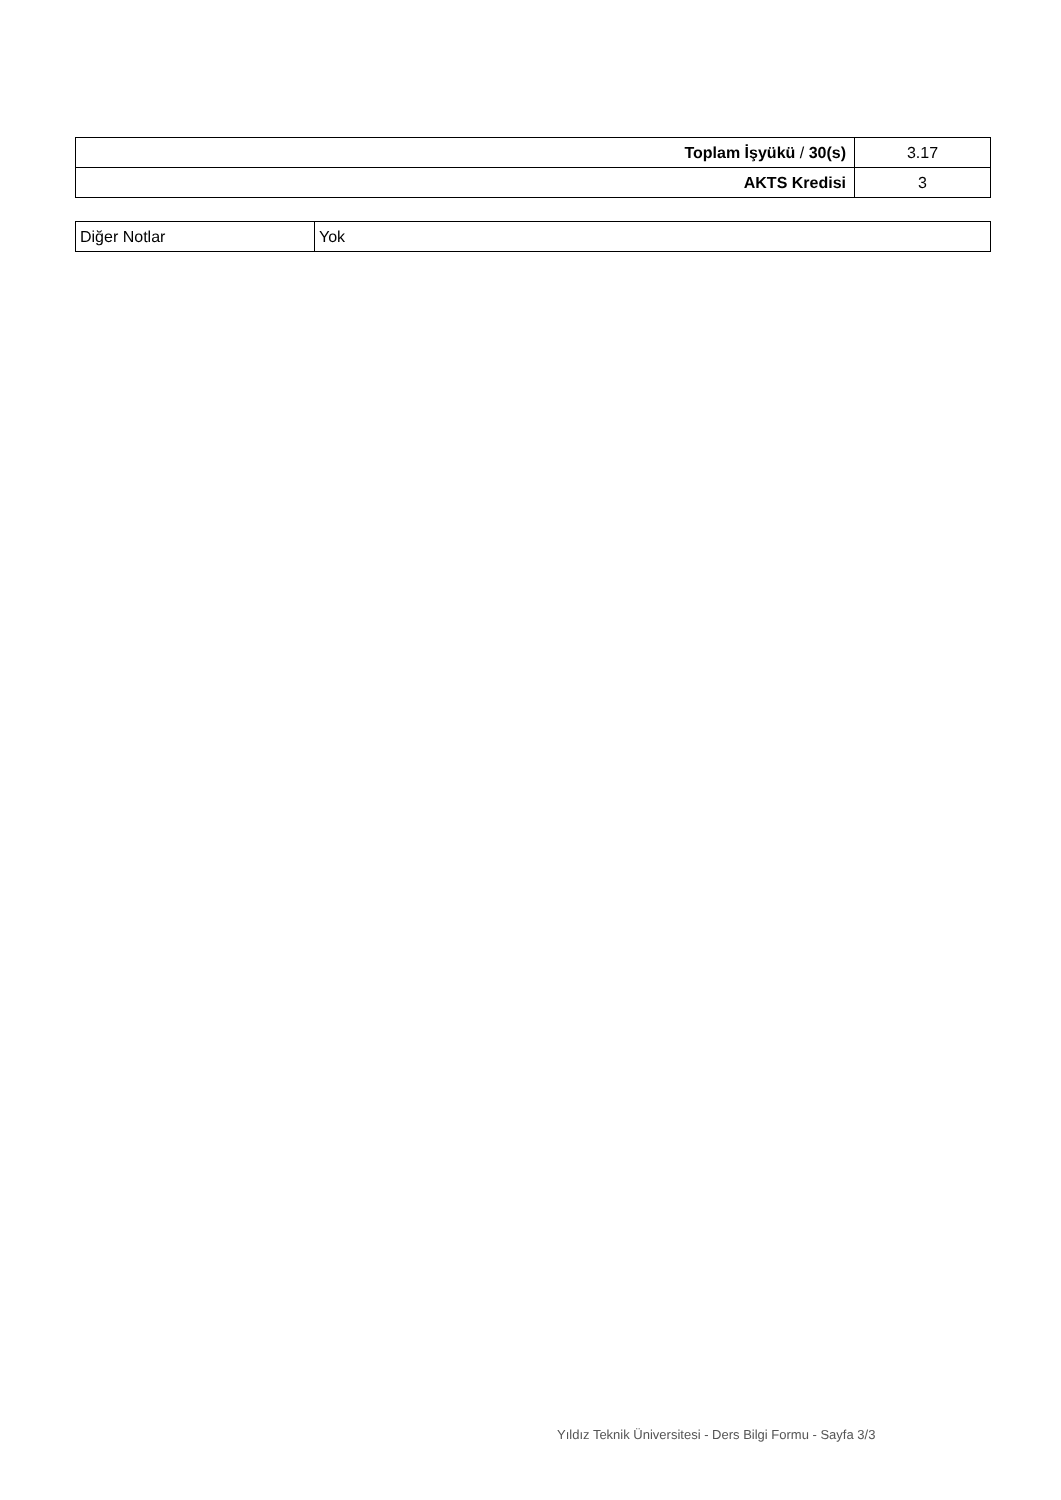| Toplam İşyükü / 30(s) | 3.17 |
| AKTS Kredisi | 3 |
| Diğer Notlar | Yok |
Yıldız Teknik Üniversitesi - Ders Bilgi Formu - Sayfa 3/3